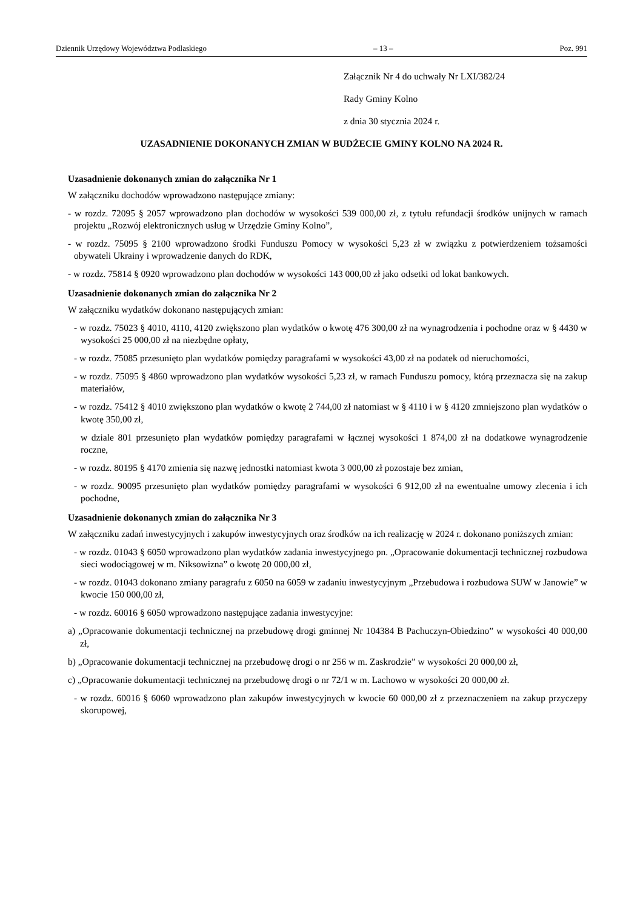Dziennik Urzędowy Województwa Podlaskiego – 13 – Poz. 991
Załącznik Nr 4 do uchwały Nr LXI/382/24
Rady Gminy Kolno
z dnia 30 stycznia 2024 r.
UZASADNIENIE DOKONANYCH ZMIAN W BUDŻECIE GMINY KOLNO NA 2024 R.
Uzasadnienie dokonanych zmian do załącznika Nr 1
W załączniku dochodów wprowadzono następujące zmiany:
- w rozdz. 72095 § 2057 wprowadzono plan dochodów w wysokości 539 000,00 zł, z tytułu refundacji środków unijnych w ramach projektu „Rozwój elektronicznych usług w Urzędzie Gminy Kolno”,
- w rozdz. 75095 § 2100 wprowadzono środki Funduszu Pomocy w wysokości 5,23 zł w związku z potwierdzeniem tożsamości obywateli Ukrainy i wprowadzenie danych do RDK,
- w rozdz. 75814 § 0920 wprowadzono plan dochodów w wysokości 143 000,00 zł jako odsetki od lokat bankowych.
Uzasadnienie dokonanych zmian do załącznika Nr 2
W załączniku wydatków dokonano następujących zmian:
- w rozdz. 75023 § 4010, 4110, 4120 zwiększono plan wydatków o kwotę 476 300,00 zł na wynagrodzenia i pochodne oraz w § 4430 w wysokości 25 000,00 zł na niezbędne opłaty,
- w rozdz. 75085 przesunięto plan wydatków pomiędzy paragrafami w wysokości 43,00 zł na podatek od nieruchomości,
- w rozdz. 75095 § 4860 wprowadzono plan wydatków wysokości 5,23 zł, w ramach Funduszu pomocy, którą przeznacza się na zakup materiałów,
- w rozdz. 75412 § 4010 zwiększono plan wydatków o kwotę 2 744,00 zł natomiast w § 4110 i w § 4120 zmniejszono plan wydatków o kwotę 350,00 zł,
w dziale 801 przesunięto plan wydatków pomiędzy paragrafami w łącznej wysokości 1 874,00 zł na dodatkowe wynagrodzenie roczne,
- w rozdz. 80195 § 4170 zmienia się nazwę jednostki natomiast kwota 3 000,00 zł pozostaje bez zmian,
- w rozdz. 90095 przesunięto plan wydatków pomiędzy paragrafami w wysokości 6 912,00 zł na ewentualne umowy zlecenia i ich pochodne,
Uzasadnienie dokonanych zmian do załącznika Nr 3
W załączniku zadań inwestycyjnych i zakupów inwestycyjnych oraz środków na ich realizację w 2024 r. dokonano poniższych zmian:
- w rozdz. 01043 § 6050 wprowadzono plan wydatków zadania inwestycyjnego pn. „Opracowanie dokumentacji technicznej rozbudowa sieci wodociągowej w m. Niksowizna” o kwotę 20 000,00 zł,
- w rozdz. 01043 dokonano zmiany paragrafu z 6050 na 6059 w zadaniu inwestycyjnym „Przebudowa i rozbudowa SUW w Janowie” w kwocie 150 000,00 zł,
- w rozdz. 60016 § 6050 wprowadzono następujące zadania inwestycyjne:
a) „Opracowanie dokumentacji technicznej na przebudowę drogi gminnej Nr 104384 B Pachuczyn-Obiedzino” w wysokości 40 000,00 zł,
b) „Opracowanie dokumentacji technicznej na przebudowę drogi o nr 256 w m. Zaskrodzie” w wysokości 20 000,00 zł,
c) „Opracowanie dokumentacji technicznej na przebudowę drogi o nr 72/1 w m. Lachowo w wysokości 20 000,00 zł.
- w rozdz. 60016 § 6060 wprowadzono plan zakupów inwestycyjnych w kwocie 60 000,00 zł z przeznaczeniem na zakup przyczepy skorupowej,